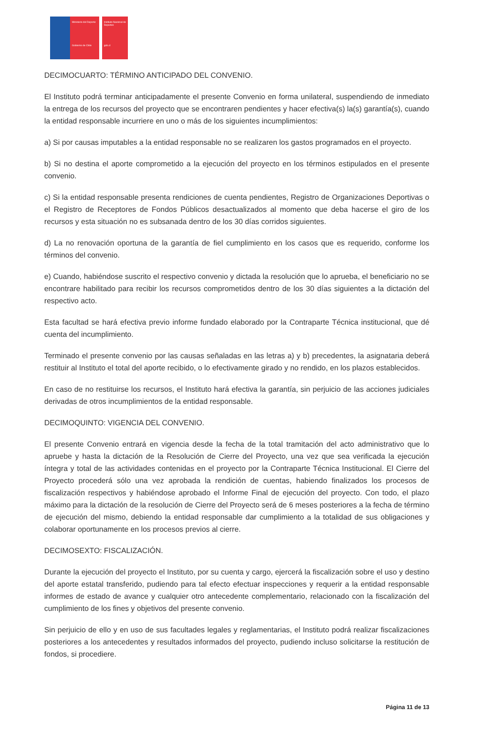Ministerio del Deporte
Gobierno de Chile
Instituto Nacional de Deportes
gob.cl
DECIMOCUARTO: TÉRMINO ANTICIPADO DEL CONVENIO.
El Instituto podrá terminar anticipadamente el presente Convenio en forma unilateral, suspendiendo de inmediato la entrega de los recursos del proyecto que se encontraren pendientes y hacer efectiva(s) la(s) garantía(s), cuando la entidad responsable incurriere en uno o más de los siguientes incumplimientos:
a) Si por causas imputables a la entidad responsable no se realizaren los gastos programados en el proyecto.
b) Si no destina el aporte comprometido a la ejecución del proyecto en los términos estipulados en el presente convenio.
c) Si la entidad responsable presenta rendiciones de cuenta pendientes, Registro de Organizaciones Deportivas o el Registro de Receptores de Fondos Públicos desactualizados al momento que deba hacerse el giro de los recursos y esta situación no es subsanada dentro de los 30 días corridos siguientes.
d) La no renovación oportuna de la garantía de fiel cumplimiento en los casos que es requerido, conforme los términos del convenio.
e) Cuando, habiéndose suscrito el respectivo convenio y dictada la resolución que lo aprueba, el beneficiario no se encontrare habilitado para recibir los recursos comprometidos dentro de los 30 días siguientes a la dictación del respectivo acto.
Esta facultad se hará efectiva previo informe fundado elaborado por la Contraparte Técnica institucional, que dé cuenta del incumplimiento.
Terminado el presente convenio por las causas señaladas en las letras a) y b) precedentes, la asignataria deberá restituir al Instituto el total del aporte recibido, o lo efectivamente girado y no rendido, en los plazos establecidos.
En caso de no restituirse los recursos, el Instituto hará efectiva la garantía, sin perjuicio de las acciones judiciales derivadas de otros incumplimientos de la entidad responsable.
DECIMOQUINTO: VIGENCIA DEL CONVENIO.
El presente Convenio entrará en vigencia desde la fecha de la total tramitación del acto administrativo que lo apruebe y hasta la dictación de la Resolución de Cierre del Proyecto, una vez que sea verificada la ejecución íntegra y total de las actividades contenidas en el proyecto por la Contraparte Técnica Institucional. El Cierre del Proyecto procederá sólo una vez aprobada la rendición de cuentas, habiendo finalizados los procesos de fiscalización respectivos y habiéndose aprobado el Informe Final de ejecución del proyecto. Con todo, el plazo máximo para la dictación de la resolución de Cierre del Proyecto será de 6 meses posteriores a la fecha de término de ejecución del mismo, debiendo la entidad responsable dar cumplimiento a la totalidad de sus obligaciones y colaborar oportunamente en los procesos previos al cierre.
DECIMOSEXTO: FISCALIZACIÓN.
Durante la ejecución del proyecto el Instituto, por su cuenta y cargo, ejercerá la fiscalización sobre el uso y destino del aporte estatal transferido, pudiendo para tal efecto efectuar inspecciones y requerir a la entidad responsable informes de estado de avance y cualquier otro antecedente complementario, relacionado con la fiscalización del cumplimiento de los fines y objetivos del presente convenio.
Sin perjuicio de ello y en uso de sus facultades legales y reglamentarias, el Instituto podrá realizar fiscalizaciones posteriores a los antecedentes y resultados informados del proyecto, pudiendo incluso solicitarse la restitución de fondos, si procediere.
Página 11 de 13